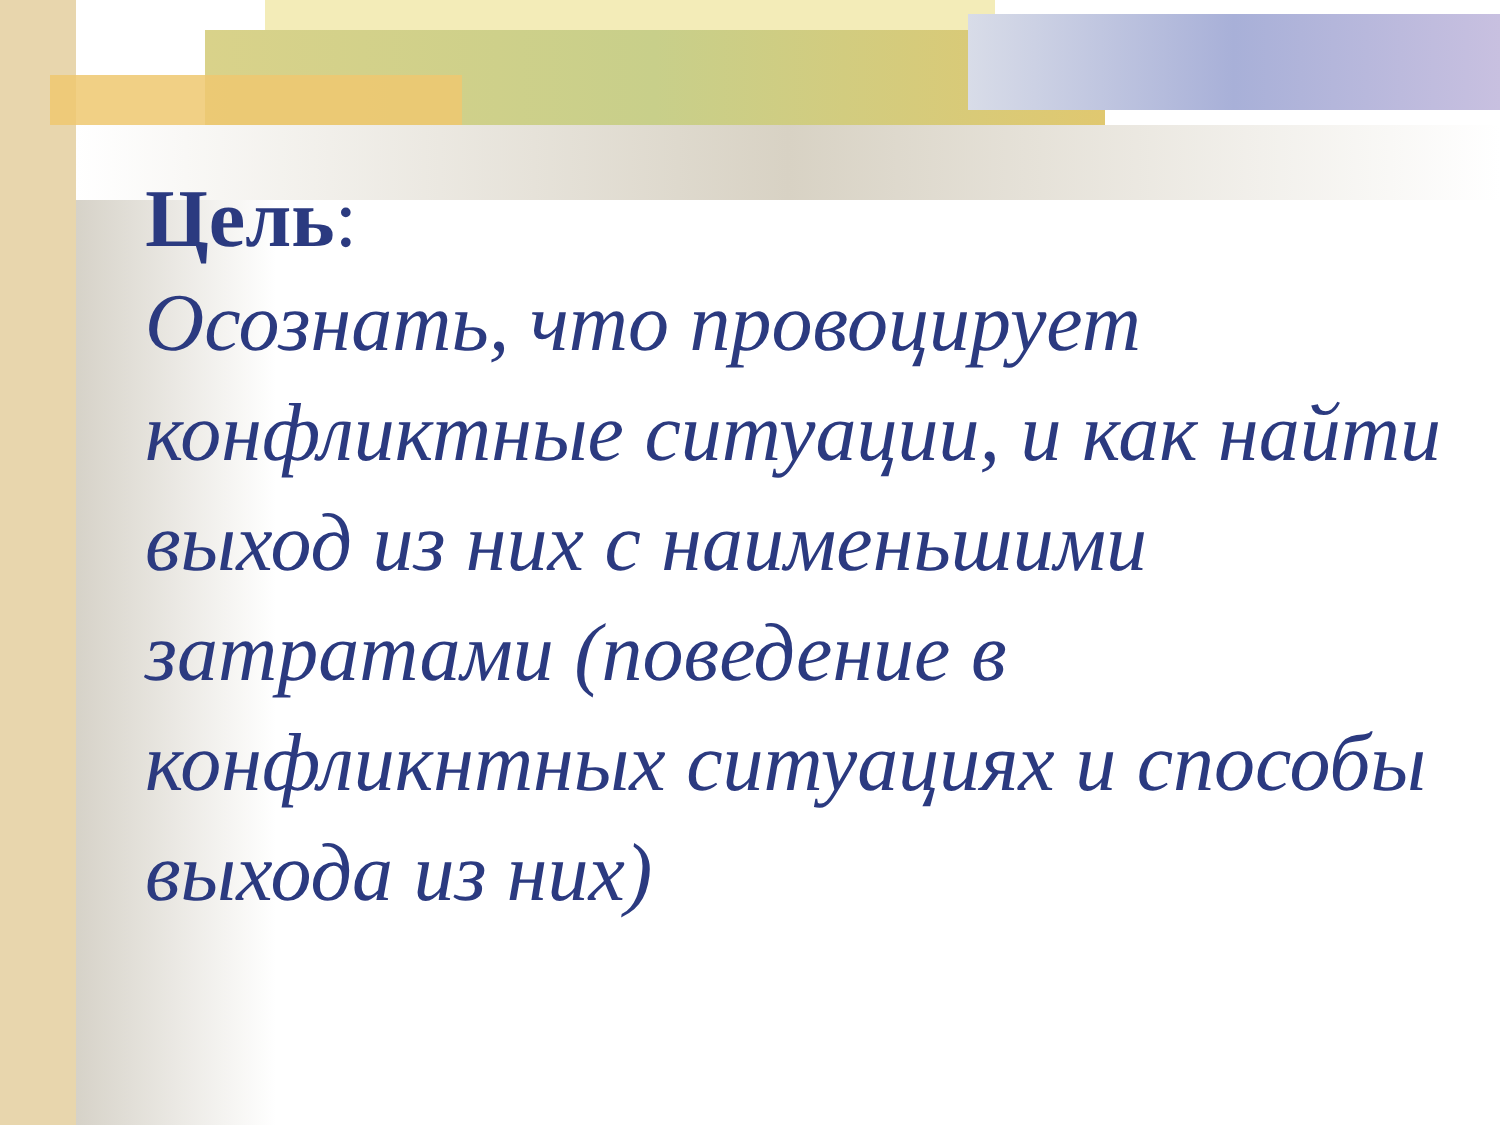Цель:
Осознать, что провоцирует конфликтные ситуации, и как найти выход из них с наименьшими затратами (поведение в конфликнтных ситуациях и способы выхода из них)